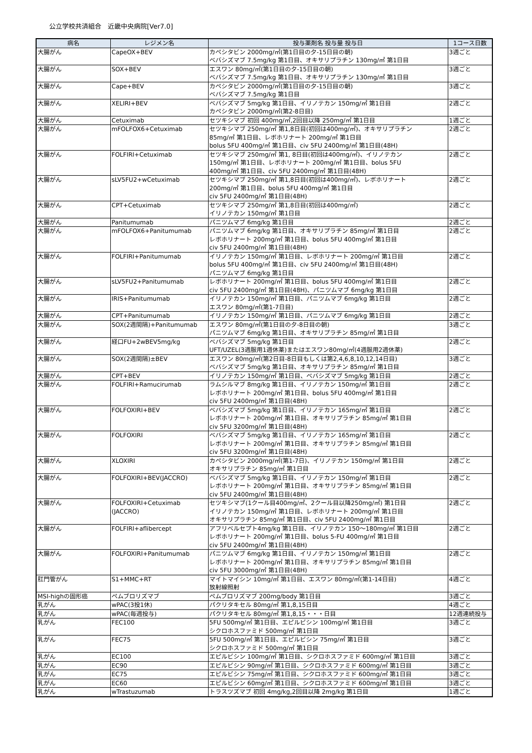公立学校共済組合　近畿中央病院[Ver7.0]
| 病名 | レジメン名 | 投与薬剤名 投与量 投与日 | 1コース日数 |
| --- | --- | --- | --- |
| 大腸がん | CapeOX+BEV | カペシタビン 2000mg/㎡(第1日目の夕-15日目の朝) ベバシズマブ 7.5mg/kg 第1日目、オキサリプラチン 130mg/㎡ 第1日目 | 3週ごと |
| 大腸がん | SOX+BEV | エスワン 80mg/㎡(第1日目の夕-15日目の朝) ベバシズマブ 7.5mg/kg 第1日目、オキサリプラチン 130mg/㎡ 第1日目 | 3週ごと |
| 大腸がん | Cape+BEV | カペシタビン 2000mg/㎡(第1日目の夕-15日目の朝) ベバシズマブ 7.5mg/kg 第1日目 | 3週ごと |
| 大腸がん | XELIRI+BEV | ベバシズマブ 5mg/kg 第1日目、イリノテカン 150mg/㎡ 第1日目 カペシタビン 2000mg/㎡(第2-8日目) | 2週ごと |
| 大腸がん | Cetuximab | セツキシマブ 初回 400mg/㎡,2回目以降 250mg/㎡ 第1日目 | 1週ごと |
| 大腸がん | mFOLFOX6+Cetuximab | セツキシマブ 250mg/㎡ 第1,8日目(初回は400mg/㎡)、オキサリプラチン 85mg/㎡ 第1日目、レボホリナート 200mg/㎡ 第1日目 bolus 5FU 400mg/㎡ 第1日目、civ 5FU 2400mg/㎡ 第1日目(48H) | 2週ごと |
| 大腸がん | FOLFIRI+Cetuximab | セツキシマブ 250mg/㎡ 第1, 8日目(初回は400mg/㎡)、イリノテカン 150mg/㎡ 第1日目、レボホリナート 200mg/㎡ 第1日目、bolus 5FU 400mg/㎡ 第1日目、civ 5FU 2400mg/㎡ 第1日目(48H) | 2週ごと |
| 大腸がん | sLV5FU2+wCetuximab | セツキシマブ 250mg/㎡ 第1,8日目(初回は400mg/㎡)、レボホリナート 200mg/㎡ 第1日目、bolus 5FU 400mg/㎡ 第1日目 civ 5FU 2400mg/㎡ 第1日目(48H) | 2週ごと |
| 大腸がん | CPT+Cetuximab | セツキシマブ 250mg/㎡ 第1,8日目(初回は400mg/㎡) イリノテカン 150mg/㎡ 第1日目 | 2週ごと |
| 大腸がん | Panitumumab | パニツムマブ 6mg/kg 第1日目 | 2週ごと |
| 大腸がん | mFOLFOX6+Panitumumab | パニツムマブ 6mg/kg 第1日目、オキサリプラチン 85mg/㎡ 第1日目 レボホリナート 200mg/㎡ 第1日目、bolus 5FU 400mg/㎡ 第1日目 civ 5FU 2400mg/㎡ 第1日目(48H) | 2週ごと |
| 大腸がん | FOLFIRI+Panitumumab | イリノテカン 150mg/㎡ 第1日目、レボホリナート 200mg/㎡ 第1日目 bolus 5FU 400mg/㎡ 第1日目、civ 5FU 2400mg/㎡ 第1日目(48H) パニツムマブ 6mg/kg 第1日目 | 2週ごと |
| 大腸がん | sLV5FU2+Panitumumab | レボホリナート 200mg/㎡ 第1日目、bolus 5FU 400mg/㎡ 第1日目 civ 5FU 2400mg/㎡ 第1日目(48H)、パニツムマブ 6mg/kg 第1日目 | 2週ごと |
| 大腸がん | IRIS+Panitumumab | イリノテカン 150mg/㎡ 第1日目、パニツムマブ 6mg/kg 第1日目 エスワン 80mg/㎡(第1-7日目) | 2週ごと |
| 大腸がん | CPT+Panitumumab | イリノテカン 150mg/㎡ 第1日目、パニツムマブ 6mg/kg 第1日目 | 2週ごと |
| 大腸がん | SOX(2週間隔)+Panitumumab | エスワン 80mg/㎡(第1日目の夕-8日目の朝) パニツムマブ 6mg/kg 第1日目、オキサリプラチン 85mg/㎡ 第1日目 | 3週ごと |
| 大腸がん | 経口FU+2wBEV5mg/kg | ベバシズマブ 5mg/kg 第1日目 UFT/UZEL(3週服用1週休薬)またはエスワン80mg/㎡(4週服用2週休薬) | 2週ごと |
| 大腸がん | SOX(2週間隔)±BEV | エスワン 80mg/㎡(第2日目-8日目もしくは第2,4,6,8,10,12,14日目) ベバシズマブ 5mg/kg 第1日目、オキサリプラチン 85mg/㎡ 第1日目 | 3週ごと |
| 大腸がん | CPT+BEV | イリノテカン 150mg/㎡ 第1日目、ベバシズマブ 5mg/kg 第1日目 | 2週ごと |
| 大腸がん | FOLFIRI+Ramucirumab | ラムシルマブ 8mg/kg 第1日目、イリノテカン 150mg/㎡ 第1日目 レボホリナート 200mg/㎡ 第1日目、bolus 5FU 400mg/㎡ 第1日目 civ 5FU 2400mg/㎡ 第1日目(48H) | 2週ごと |
| 大腸がん | FOLFOXIRI+BEV | ベバシズマブ 5mg/kg 第1日目、イリノテカン 165mg/㎡ 第1日目 レボホリナート 200mg/㎡ 第1日目、オキサリプラチン 85mg/㎡ 第1日目 civ 5FU 3200mg/㎡ 第1日目(48H) | 2週ごと |
| 大腸がん | FOLFOXIRI | ベバシズマブ 5mg/kg 第1日目、イリノテカン 165mg/㎡ 第1日目 レボホリナート 200mg/㎡ 第1日目、オキサリプラチン 85mg/㎡ 第1日目 civ 5FU 3200mg/㎡ 第1日目(48H) | 2週ごと |
| 大腸がん | XLOXIRI | カペシタビン 2000mg/㎡(第1-7日)、イリノテカン 150mg/㎡ 第1日目 オキサリプラチン 85mg/㎡ 第1日目 | 2週ごと |
| 大腸がん | FOLFOXIRI+BEV(JACCRO) | ベバシズマブ 5mg/kg 第1日目、イリノテカン 150mg/㎡ 第1日目 レボホリナート 200mg/㎡ 第1日目、オキサリプラチン 85mg/㎡ 第1日目 civ 5FU 2400mg/㎡ 第1日目(48H) | 2週ごと |
| 大腸がん | FOLFOXIRI+Cetuximab (JACCRO) | セツキシマブ(1クール目400mg/㎡、2クール目以降250mg/㎡) 第1日目 イリノテカン 150mg/㎡ 第1日目、レボホリナート 200mg/㎡ 第1日目 オキサリプラチン 85mg/㎡ 第1日目、civ 5FU 2400mg/㎡ 第1日目 | 2週ごと |
| 大腸がん | FOLFIRI+aflibercept | アフリベルセプト4mg/kg 第1日目、イリノテカン 150〜180mg/㎡ 第1日目 レボホリナート 200mg/㎡ 第1日目、bolus 5-FU 400mg/㎡ 第1日目 civ 5FU 2400mg/㎡ 第1日目(48H) | 2週ごと |
| 大腸がん | FOLFOXIRI+Panitumumab | パニツムマブ 6mg/kg 第1日目、イリノテカン 150mg/㎡ 第1日目 レボホリナート 200mg/㎡ 第1日目、オキサリプラチン 85mg/㎡ 第1日目 civ 5FU 3000mg/㎡ 第1日目(48H) | 2週ごと |
| 肛門管がん | S1+MMC+RT | マイトマイシン 10mg/㎡ 第1日目、エスワン 80mg/㎡(第1-14日目) 放射線照射 | 4週ごと |
| MSI-highの固形癌 | ペムブロリズマブ | ペムブロリズマブ 200mg/body 第1日目 | 3週ごと |
| 乳がん | wPAC(3投1休) | パクリタキセル 80mg/㎡ 第1,8,15日目 | 4週ごと |
| 乳がん | wPAC(毎週投与) | パクリタキセル 80mg/㎡ 第1,8,15・・・日目 | 12週連続投与 |
| 乳がん | FEC100 | 5FU 500mg/㎡ 第1日目、エピルビシン 100mg/㎡ 第1日目 シクロホスファミド 500mg/㎡ 第1日目 | 3週ごと |
| 乳がん | FEC75 | 5FU 500mg/㎡ 第1日目、エピルビシン 75mg/㎡ 第1日目 シクロホスファミド 500mg/㎡ 第1日目 | 3週ごと |
| 乳がん | EC100 | エピルビシン 100mg/㎡ 第1日目、シクロホスファミド 600mg/㎡ 第1日目 | 3週ごと |
| 乳がん | EC90 | エピルビシン 90mg/㎡ 第1日目、シクロホスファミド 600mg/㎡ 第1日目 | 3週ごと |
| 乳がん | EC75 | エピルビシン 75mg/㎡ 第1日目、シクロホスファミド 600mg/㎡ 第1日目 | 3週ごと |
| 乳がん | EC60 | エピルビシン 60mg/㎡ 第1日目、シクロホスファミド 600mg/㎡ 第1日目 | 3週ごと |
| 乳がん | wTrastuzumab | トラスツズマブ 初回 4mg/kg,2回目以降 2mg/kg 第1日目 | 1週ごと |